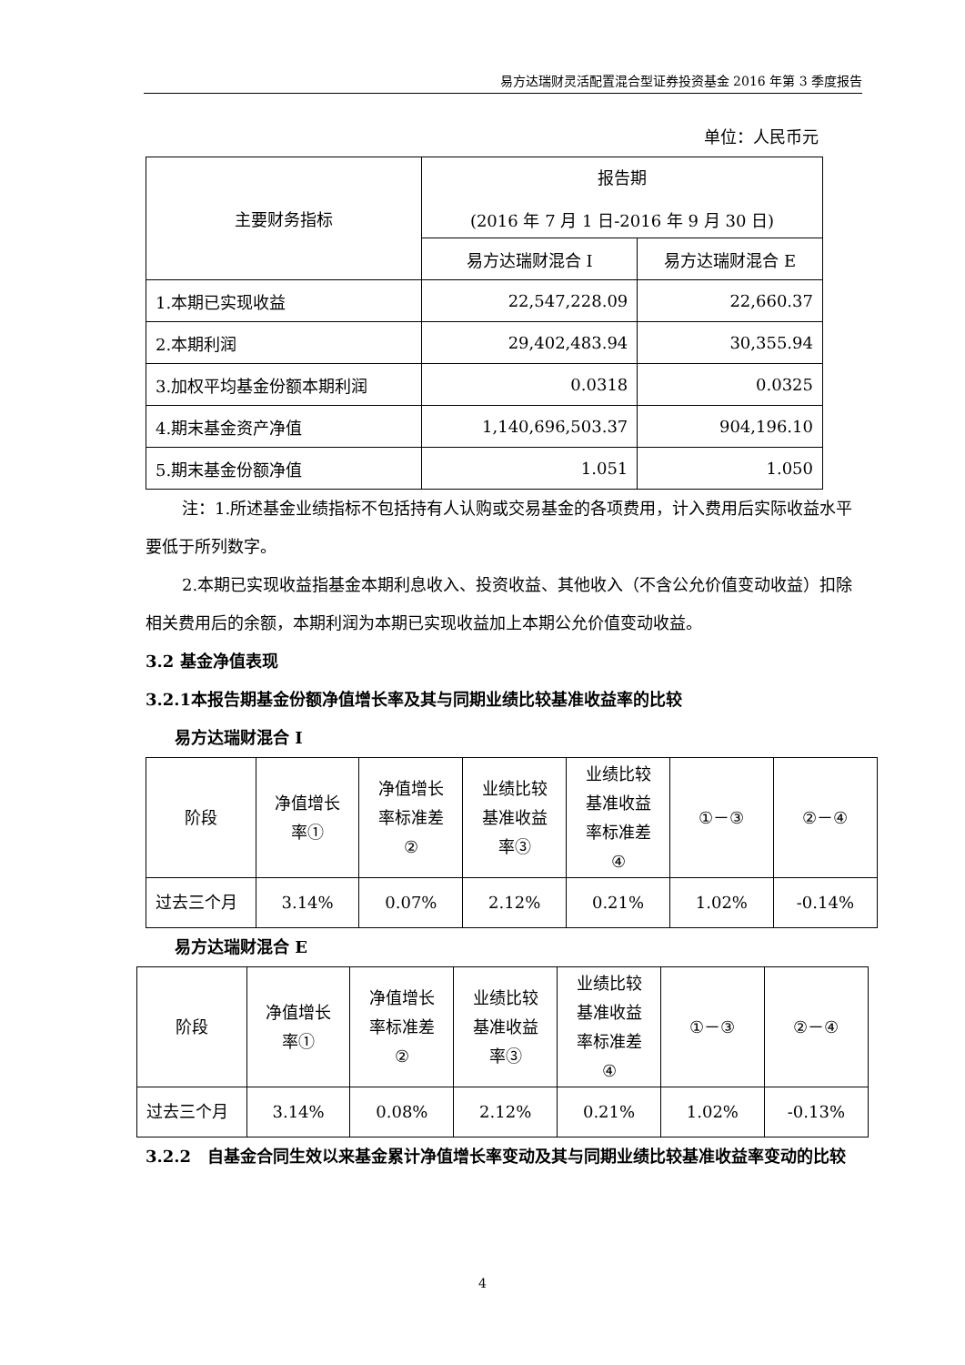易方达瑞财灵活配置混合型证券投资基金 2016 年第 3 季度报告
单位：人民币元
| 主要财务指标 | 报告期 (2016 年 7 月 1 日-2016 年 9 月 30 日) | |
| | 易方达瑞财混合 I | 易方达瑞财混合 E |
| 1.本期已实现收益 | 22,547,228.09 | 22,660.37 |
| 2.本期利润 | 29,402,483.94 | 30,355.94 |
| 3.加权平均基金份额本期利润 | 0.0318 | 0.0325 |
| 4.期末基金资产净值 | 1,140,696,503.37 | 904,196.10 |
| 5.期末基金份额净值 | 1.051 | 1.050 |
注：1.所述基金业绩指标不包括持有人认购或交易基金的各项费用，计入费用后实际收益水平要低于所列数字。
2.本期已实现收益指基金本期利息收入、投资收益、其他收入（不含公允价值变动收益）扣除相关费用后的余额，本期利润为本期已实现收益加上本期公允价值变动收益。
3.2 基金净值表现
3.2.1本报告期基金份额净值增长率及其与同期业绩比较基准收益率的比较
易方达瑞财混合 I
| 阶段 | 净值增长 率① | 净值增长 率标准差 ② | 业绩比较 基准收益 率③ | 业绩比较 基准收益 率标准差 ④ | ①－③ | ②－④ |
| 过去三个月 | 3.14% | 0.07% | 2.12% | 0.21% | 1.02% | -0.14% |
易方达瑞财混合 E
| 阶段 | 净值增长 率① | 净值增长 率标准差 ② | 业绩比较 基准收益 率③ | 业绩比较 基准收益 率标准差 ④ | ①－③ | ②－④ |
| 过去三个月 | 3.14% | 0.08% | 2.12% | 0.21% | 1.02% | -0.13% |
3.2.2　自基金合同生效以来基金累计净值增长率变动及其与同期业绩比较基准收益率变动的比较
4